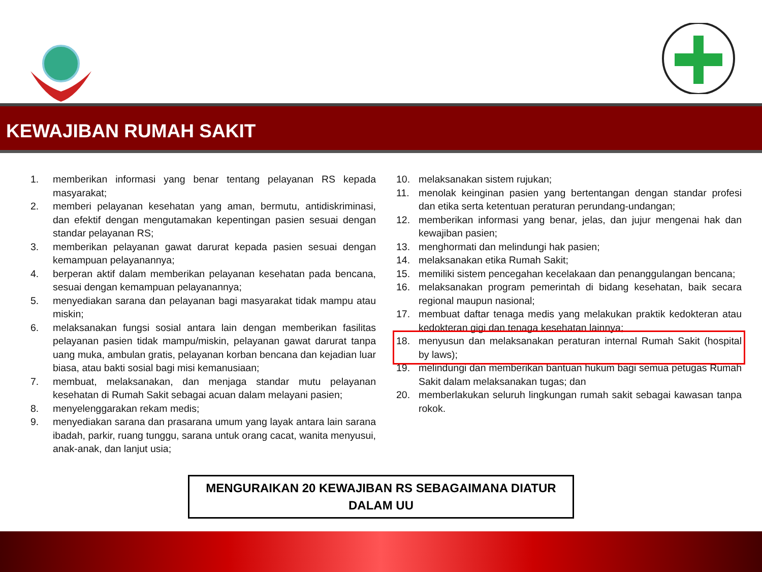KEWAJIBAN RUMAH SAKIT
1. memberikan informasi yang benar tentang pelayanan RS kepada masyarakat;
2. memberi pelayanan kesehatan yang aman, bermutu, antidiskriminasi, dan efektif dengan mengutamakan kepentingan pasien sesuai dengan standar pelayanan RS;
3. memberikan pelayanan gawat darurat kepada pasien sesuai dengan kemampuan pelayanannya;
4. berperan aktif dalam memberikan pelayanan kesehatan pada bencana, sesuai dengan kemampuan pelayanannya;
5. menyediakan sarana dan pelayanan bagi masyarakat tidak mampu atau miskin;
6. melaksanakan fungsi sosial antara lain dengan memberikan fasilitas pelayanan pasien tidak mampu/miskin, pelayanan gawat darurat tanpa uang muka, ambulan gratis, pelayanan korban bencana dan kejadian luar biasa, atau bakti sosial bagi misi kemanusiaan;
7. membuat, melaksanakan, dan menjaga standar mutu pelayanan kesehatan di Rumah Sakit sebagai acuan dalam melayani pasien;
8. menyelenggarakan rekam medis;
9. menyediakan sarana dan prasarana umum yang layak antara lain sarana ibadah, parkir, ruang tunggu, sarana untuk orang cacat, wanita menyusui, anak-anak, dan lanjut usia;
10. melaksanakan sistem rujukan;
11. menolak keinginan pasien yang bertentangan dengan standar profesi dan etika serta ketentuan peraturan perundang-undangan;
12. memberikan informasi yang benar, jelas, dan jujur mengenai hak dan kewajiban pasien;
13. menghormati dan melindungi hak pasien;
14. melaksanakan etika Rumah Sakit;
15. memiliki sistem pencegahan kecelakaan dan penanggulangan bencana;
16. melaksanakan program pemerintah di bidang kesehatan, baik secara regional maupun nasional;
17. membuat daftar tenaga medis yang melakukan praktik kedokteran atau kedokteran gigi dan tenaga kesehatan lainnya;
18. menyusun dan melaksanakan peraturan internal Rumah Sakit (hospital by laws);
19. melindungi dan memberikan bantuan hukum bagi semua petugas Rumah Sakit dalam melaksanakan tugas; dan
20. memberlakukan seluruh lingkungan rumah sakit sebagai kawasan tanpa rokok.
MENGURAIKAN 20 KEWAJIBAN RS SEBAGAIMANA DIATUR
DALAM UU